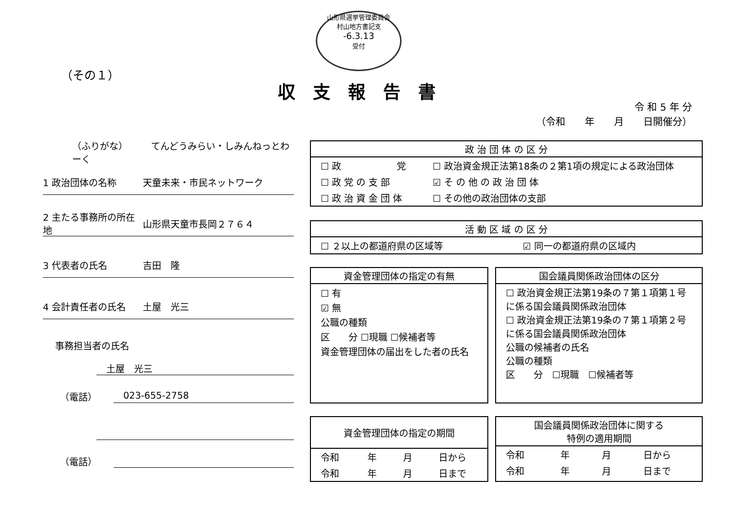山形県選挙管理委員会
村山地方書記支
-6.3.13
受付
（その１）
収支報告書
令 和 5 年 分
（令和　　年　　月　　日開催分）
（ふりがな）　　　てんどうみらい・しみんねっとわーく
1 政治団体の名称 天童未来・市民ネットワーク
2 主たる事務所の所在地 山形県天童市長岡２７６４
3 代表者の氏名 吉田　隆
4 会計責任者の氏名 土屋　光三
事務担当者の氏名
土屋　光三
（電話） 023-655-2758
（電話）
政 治 団 体 の 区 分
| ☐ 政 党 | ☐ 政治資金規正法第18条の２第1項の規定による政治団体 |
| ☐ 政 党 の 支 部 | ☑ そ の 他 の 政 治 団 体 |
| ☐ 政 治 資 金 団 体 | ☐ その他の政治団体の支部 |
活 動 区 域 の 区 分
| ☐ ２以上の都道府県の区域等 | ☑ 同一の都道府県の区域内 |
資金管理団体の指定の有無
☐ 有
☑ 無
公職の種類
区　　分 ☐現職 ☐候補者等
資金管理団体の届出をした者の氏名
国会議員関係政治団体の区分
☐ 政治資金規正法第19条の７第１項第１号に係る国会議員関係政治団体
☐ 政治資金規正法第19条の７第１項第２号に係る国会議員関係政治団体
公職の候補者の氏名
公職の種類
区　　分　☐現職　☐候補者等
資金管理団体の指定の期間
| 令和 | 年 | 月 | 日から |
| 令和 | 年 | 月 | 日まで |
国会議員関係政治団体に関する
特例の適用期間
| 令和 | 年 | 月 | 日から |
| 令和 | 年 | 月 | 日まで |